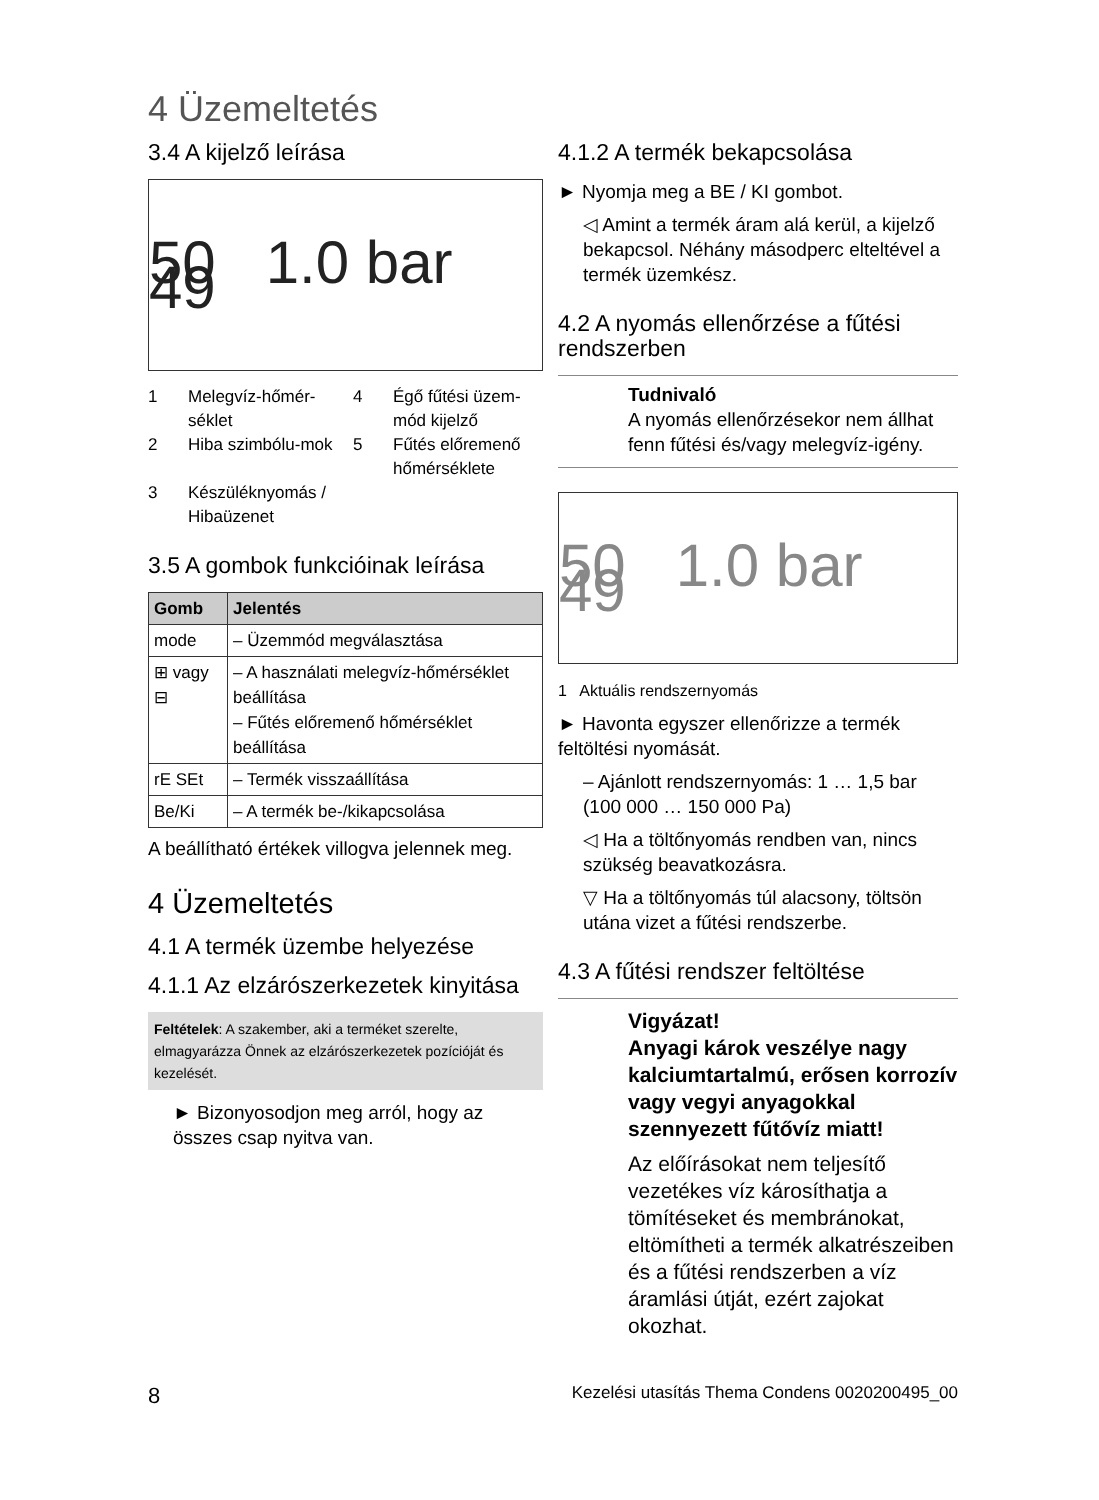4 Üzemeltetés
3.4 A kijelző leírása
50 1.0 bar 49
1 Melegvíz-hőmér-séklet 4 Égő fűtési üzem-mód kijelző 2 Hiba szimbólu-mok 5 Fűtés előremenő hőmérséklete 3 Készüléknyomás / Hibaüzenet
3.5 A gombok funkcióinak leírása
| Gomb | Jelentés |
| --- | --- |
| mode | – Üzemmód megválasztása |
| ⊞ vagy ⊟ | – A használati melegvíz-hőmérséklet beállítása – Fűtés előremenő hőmérséklet beállítása |
| rE SEt | – Termék visszaállítása |
| Be/Ki | – A termék be-/kikapcsolása |
A beállítható értékek villogva jelennek meg.
4 Üzemeltetés
4.1 A termék üzembe helyezése
4.1.1 Az elzárószerkezetek kinyitása
Feltételek: A szakember, aki a terméket szerelte, elmagyarázza Önnek az elzárószerkezetek pozícióját és kezelését.
► Bizonyosodjon meg arról, hogy az összes csap nyitva van.
4.1.2 A termék bekapcsolása
► Nyomja meg a BE / KI gombot.
◁ Amint a termék áram alá kerül, a kijelző bekapcsol. Néhány másodperc elteltével a termék üzemkész.
4.2 A nyomás ellenőrzése a fűtési rendszerben
Tudnivaló
A nyomás ellenőrzésekor nem állhat fenn fűtési és/vagy melegvíz-igény.
50 1.0 bar 49
1 Aktuális rendszernyomás
► Havonta egyszer ellenőrizze a termék feltöltési nyomását.
– Ajánlott rendszernyomás: 1 … 1,5 bar (100 000 … 150 000 Pa)
◁ Ha a töltőnyomás rendben van, nincs szükség beavatkozásra.
▽ Ha a töltőnyomás túl alacsony, töltsön utána vizet a fűtési rendszerbe.
4.3 A fűtési rendszer feltöltése
Vigyázat!
Anyagi károk veszélye nagy kalciumtartalmú, erősen korrozív vagy vegyi anyagokkal szennyezett fűtővíz miatt!
Az előírásokat nem teljesítő vezetékes víz károsíthatja a tömítéseket és membránokat, eltömítheti a termék alkatrészeiben és a fűtési rendszerben a víz áramlási útját, ezért zajokat okozhat.
8 Kezelési utasítás Thema Condens 0020200495_00